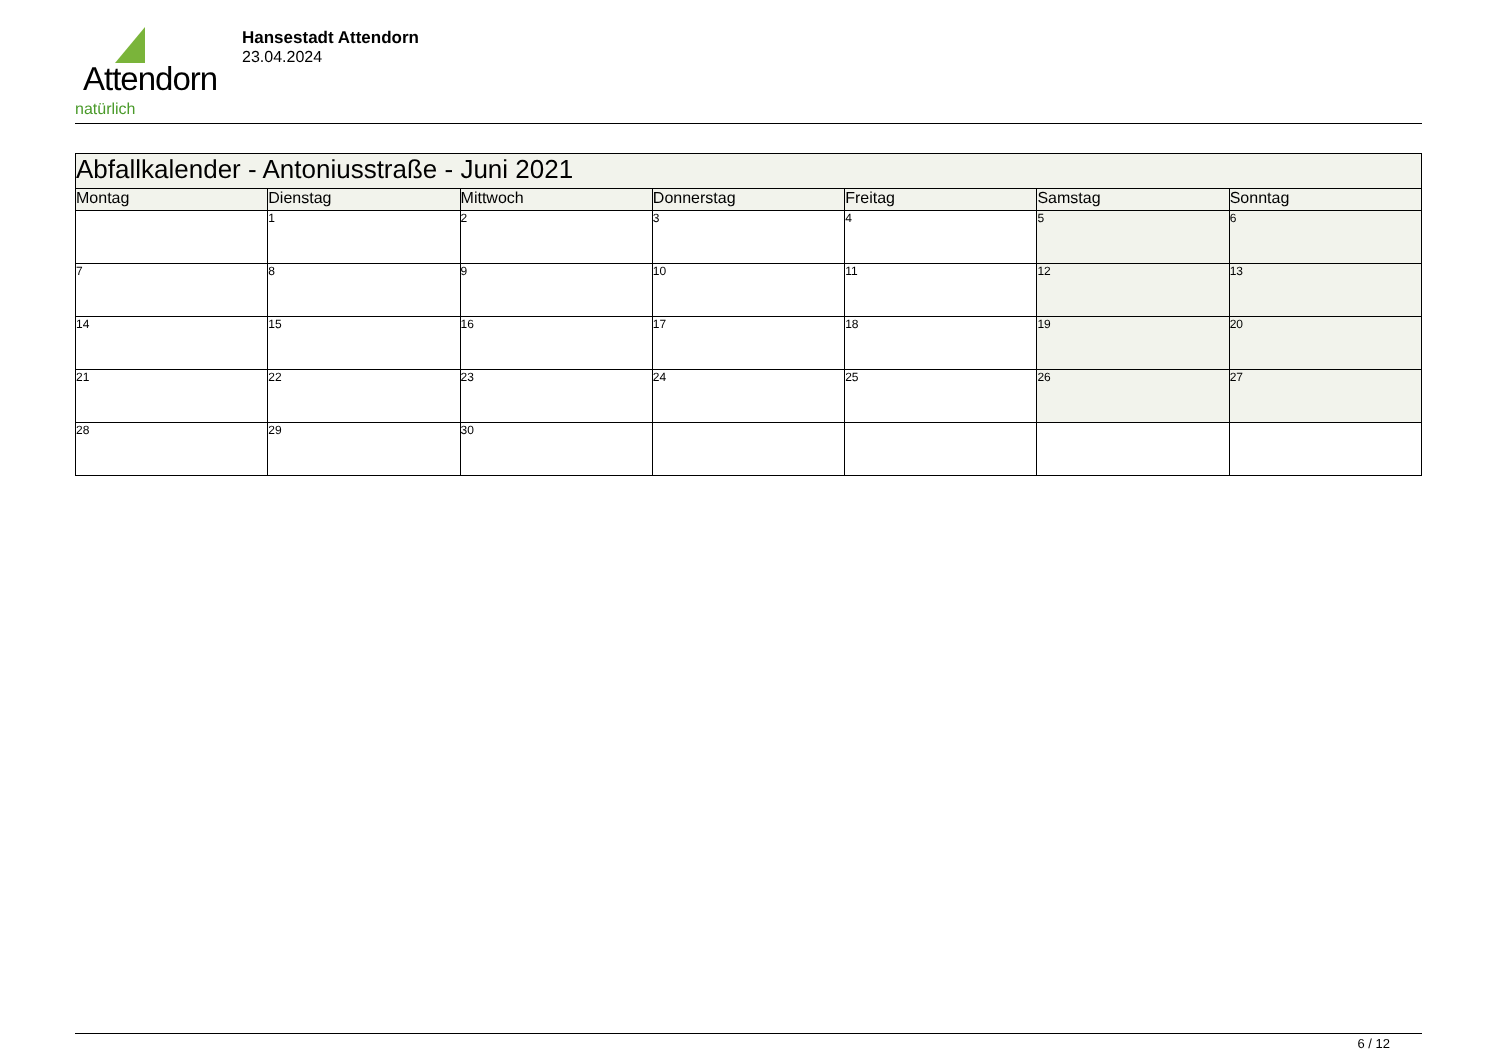Attendorn
natürlich
Hansestadt Attendorn
23.04.2024
| Abfallkalender - Antoniusstraße - Juni 2021 | | | | | | |
| Montag | Dienstag | Mittwoch | Donnerstag | Freitag | Samstag | Sonntag |
| | 1 | 2 | 3 | 4 | 5 | 6 |
| 7 | 8 | 9 | 10 | 11 | 12 | 13 |
| 14 | 15 | 16 | 17 | 18 | 19 | 20 |
| 21 | 22 | 23 | 24 | 25 | 26 | 27 |
| 28 | 29 | 30 | | | | |
6 / 12